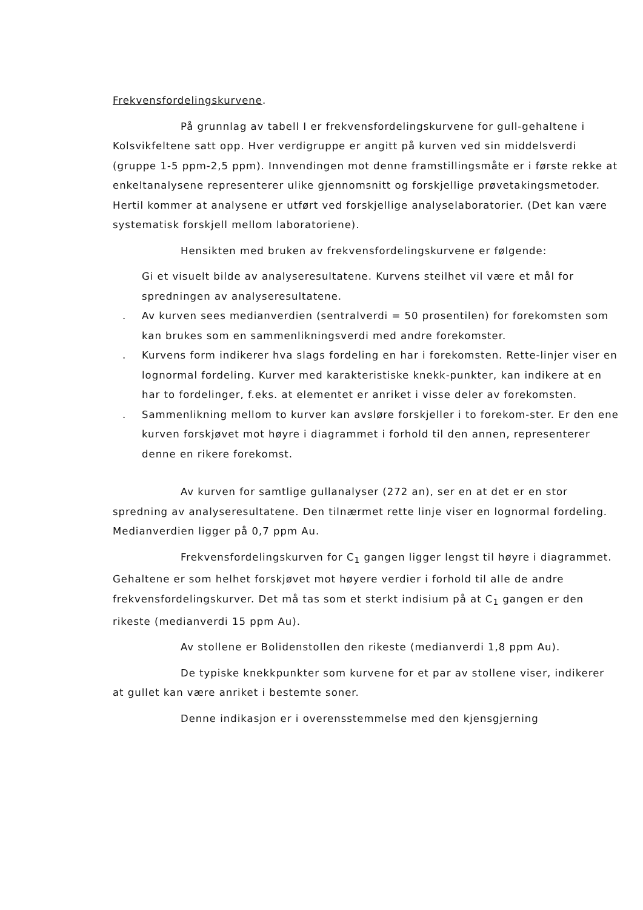Frekvensfordelingskurvene.
På grunnlag av tabell I er frekvensfordelingskurvene for gull-gehaltene i Kolsvikfeltene satt opp. Hver verdigruppe er angitt på kurven ved sin middelsverdi (gruppe 1-5 ppm-2,5 ppm). Innvendingen mot denne framstillingsmåte er i første rekke at enkeltanalysene representerer ulike gjennomsnitt og forskjellige prøvetakingsmetoder. Hertil kommer at analysene er utført ved forskjellige analyselaboratorier. (Det kan være systematisk forskjell mellom laboratoriene).
Hensikten med bruken av frekvensfordelingskurvene er følgende:
Gi et visuelt bilde av analyseresultatene. Kurvens steilhet vil være et mål for spredningen av analyseresultatene.
. Av kurven sees medianverdien (sentralverdi = 50 prosentilen) for forekomsten som kan brukes som en sammenlikningsverdi med andre forekomster.
. Kurvens form indikerer hva slags fordeling en har i forekomsten. Rette-linjer viser en lognormal fordeling. Kurver med karakteristiske knekk-punkter, kan indikere at en har to fordelinger, f.eks. at elementet er anriket i visse deler av forekomsten.
. Sammenlikning mellom to kurver kan avsløre forskjeller i to forekom-ster. Er den ene kurven forskjøvet mot høyre i diagrammet i forhold til den annen, representerer denne en rikere forekomst.
Av kurven for samtlige gullanalyser (272 an), ser en at det er en stor spredning av analyseresultatene. Den tilnærmet rette linje viser en lognormal fordeling. Medianverdien ligger på 0,7 ppm Au.
Frekvensfordelingskurven for C<sub>1</sub> gangen ligger lengst til høyre i diagrammet. Gehaltene er som helhet forskjøvet mot høyere verdier i forhold til alle de andre frekvensfordelingskurver. Det må tas som et sterkt indisium på at C<sub>1</sub> gangen er den rikeste (medianverdi 15 ppm Au).
Av stollene er Bolidenstollen den rikeste (medianverdi 1,8 ppm Au).
De typiske knekkpunkter som kurvene for et par av stollene viser, indikerer at gullet kan være anriket i bestemte soner.
Denne indikasjon er i overensstemmelse med den kjensgjerning